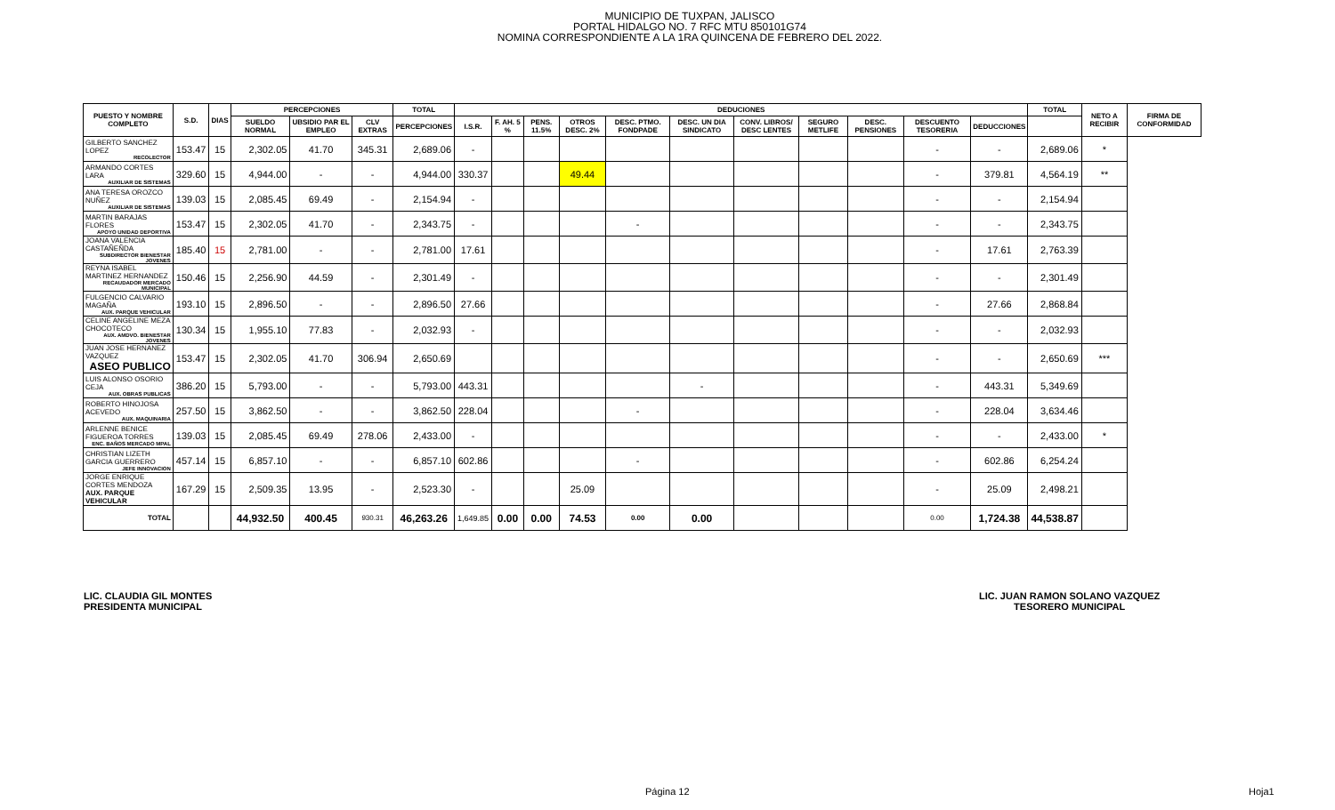MUNICIPIO DE TUXPAN, JALISCO
PORTAL HIDALGO NO. 7 RFC MTU 850101G74
NOMINA CORRESPONDIENTE A LA 1RA QUINCENA DE FEBRERO DEL 2022.
| PUESTO Y NOMBRE COMPLETO | S.D. | DIAS | PERCEPCIONES | | | TOTAL | DEDUCIONES | | | | | | | | | | | TOTAL | NETO A RECIBIR | FIRMA DE CONFORMIDAD |
| --- | --- | --- | --- | --- | --- | --- | --- | --- | --- | --- | --- | --- | --- | --- | --- | --- | --- | --- | --- | --- |
| | | | SUELDO NORMAL | UBSIDIO PAR EL EMPLEO | CLV EXTRAS | PERCEPCIONES | I.S.R. | F. AH. 5 % | PENS. 11.5% | OTROS DESC. 2% | DESC. PTMO. FONDPADE | DESC. UN DIA SINDICATO | CONV. LIBROS/ DESC LENTES | SEGURO METLIFE | DESC. PENSIONES | DESCUENTO TESORERIA | DEDUCCIONES | | | |
| GILBERTO SANCHEZ LOPEZ RECOLECTOR | 153.47 | 15 | 2,302.05 | 41.70 | 345.31 | 2,689.06 | - | | | | | | | | | - | - | 2,689.06 | * | |
| ARMANDO CORTES LARA AUXILIAR DE SISTEMAS | 329.60 | 15 | 4,944.00 | - | - | 4,944.00 | 330.37 | | | 49.44 | | | | | | - | 379.81 | 4,564.19 | ** | |
| ANA TERESA OROZCO NUÑEZ AUXILIAR DE SISTEMAS | 139.03 | 15 | 2,085.45 | 69.49 | - | 2,154.94 | - | | | | | | | | | - | - | 2,154.94 | | |
| MARTIN BARAJAS FLORES APOYO UNIDAD DEPORTIVA | 153.47 | 15 | 2,302.05 | 41.70 | - | 2,343.75 | - | | | | - | | | | | - | - | 2,343.75 | | |
| JOANA VALENCIA CASTAÑEÑDA SUBDIRECTOR BIENESTAR JOVENES | 185.40 | 15 | 2,781.00 | - | - | 2,781.00 | 17.61 | | | | | | | | | - | 17.61 | 2,763.39 | | |
| REYNA ISABEL MARTINEZ HERNANDEZ RECAUDADOR MERCADO MUNICIPAL | 150.46 | 15 | 2,256.90 | 44.59 | - | 2,301.49 | - | | | | | | | | | - | - | 2,301.49 | | |
| FULGENCIO CALVARIO MAGAÑA AUX. PARQUE VEHICULAR | 193.10 | 15 | 2,896.50 | - | - | 2,896.50 | 27.66 | | | | | | | | | - | 27.66 | 2,868.84 | | |
| CELINE ANGELINE MEZA CHOCOTECO AUX. AMDVO. BIENESTAR JOVENES | 130.34 | 15 | 1,955.10 | 77.83 | - | 2,032.93 | - | | | | | | | | | - | - | 2,032.93 | | |
| JUAN JOSE HERNANEZ VAZQUEZ ASEO PUBLICO | 153.47 | 15 | 2,302.05 | 41.70 | 306.94 | 2,650.69 | | | | | | | | | | - | - | 2,650.69 | *** | |
| LUIS ALONSO OSORIO CEJA AUX. OBRAS PUBLICAS | 386.20 | 15 | 5,793.00 | - | - | 5,793.00 | 443.31 | | | | | - | | | | - | 443.31 | 5,349.69 | | |
| ROBERTO HINOJOSA ACEVEDO AUX. MAQUINARIA | 257.50 | 15 | 3,862.50 | - | - | 3,862.50 | 228.04 | | | | - | | | | | - | 228.04 | 3,634.46 | | |
| ARLENNE BENICE FIGUEROA TORRES ENC. BAÑOS MERCADO MPAL | 139.03 | 15 | 2,085.45 | 69.49 | 278.06 | 2,433.00 | - | | | | | | | | | - | - | 2,433.00 | * | |
| CHRISTIAN LIZETH GARCIA GUERRERO JEFE INNOVACION | 457.14 | 15 | 6,857.10 | - | - | 6,857.10 | 602.86 | | | | - | | | | | - | 602.86 | 6,254.24 | | |
| JORGE ENRIQUE CORTES MENDOZA AUX. PARQUE VEHICULAR | 167.29 | 15 | 2,509.35 | 13.95 | - | 2,523.30 | - | | | 25.09 | | | | | | - | 25.09 | 2,498.21 | | |
| TOTAL | | | 44,932.50 | 400.45 | 930.31 | 46,263.26 | 1,649.85 | 0.00 | 0.00 | 74.53 | 0.00 | 0.00 | | | | 0.00 | 1,724.38 | 44,538.87 | | |
LIC. CLAUDIA GIL MONTES
PRESIDENTA MUNICIPAL
LIC. JUAN RAMON SOLANO VAZQUEZ
TESORERO MUNICIPAL
Página 12 Hoja1